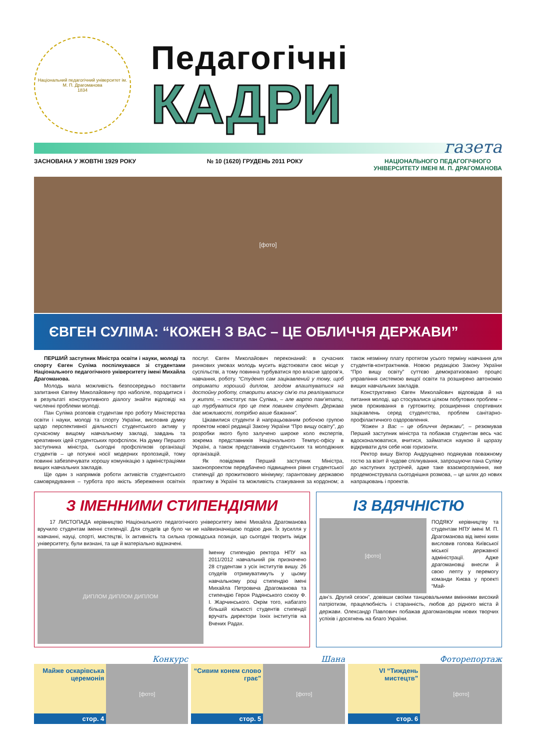Національний педагогічний університет ім. М. П. Драгоманова
1834
Педагогічні
КАДРИ
газета
ЗАСНОВАНА У ЖОВТНІ 1929 РОКУ № 10 (1620) ГРУДЕНЬ 2011 РОКУ НАЦІОНАЛЬНОГО ПЕДАГОГІЧНОГО
УНІВЕРСИТЕТУ ІМЕНІ М. П. ДРАГОМАНОВА
[фото]
ЄВГЕН СУЛІМА: “КОЖЕН З ВАС – ЦЕ ОБЛИЧЧЯ ДЕРЖАВИ”
ПЕРШИЙ заступник Міністра освіти і науки, молоді та спорту Євген Суліма поспілкувався зі студентами Національного педагогічного університету імені Михайла Драгоманова.
Молодь мала можливість безпосередньо поставити запитання Євгену Миколайовичу про наболіле, порадитися і в результаті конструктивного діалогу знайти відповіді на численні проблеми молоді.
Пан Суліма розповів студентам про роботу Міністерства освіти і науки, молоді та спорту України, висловив думку щодо перспективної діяльності студентського активу у сучасному вищому навчальному закладі, завдань та креативних ідей студентських профспілок. На думку Першого заступника міністра, сьогодні профспілкові організації студентів – це потужні носії модерних пропозицій, тому повинні забезпечувати хорошу комунікацію з адміністраціями вищих навчальних закладів.
Ще один з напрямків роботи активістів студентського самоврядування – турбота про якість збереження освітніх послуг. Євген Миколайович переконаний: в сучасних ринкових умовах молодь мусить відстоювати своє місце у суспільстві, а тому повинна турбуватися про власне здоров’я, навчання, роботу. “Студент сам зацікавлений у тому, щоб отримати хороший диплом, згодом влаштуватися на достойну роботу, створити власну сім’ю та реалізуватися у житті, – констатує пан Суліма, – але варто пам’ятати, що турбуватися про це теж повинен студент. Держава дає можливості, потрібно ваше бажання”.
Цікавилися студенти й напрацьованим робочою групою проектом нової редакції Закону України “Про вищу освіту”, до розробки якого було залучено широке коло експертів, зокрема представників Національного Темпус-офісу в Україні, а також представників студентських та молодіжних організацій.
Як повідомив Перший заступник Міністра, законопроектом передбачено підвищення рівня студентської стипендії до прожиткового мінімуму; гарантовану державою практику в Україні та можливість стажування за кордоном; а також незмінну плату протягом усього терміну навчання для студентів-контрактників. Новою редакцією Закону України “Про вищу освіту” суттєво демократизовано процес управління системою вищої освіти та розширено автономію вищих навчальних закладів.
Конструктивно Євген Миколайович відповідав й на питання молоді, що стосувалися цілком побутових проблем – умов проживання в гуртожитку, розширення спортивних зацікавлень серед студентства, проблем санітарно-профілактичного оздоровлення.
“Кожен з Вас – це обличчя держави”, – резюмував Перший заступник міністра та побажав студентам весь час вдосконалюватися, вчитися, займатися наукою й щоразу відкривати для себе нові горизонти.
Ректор вишу Віктор Андрущенко подякував поважному гостю за візит й чудове спілкування, запрошуючи пана Суліму до наступних зустрічей, адже таке взаєморозуміння, яке продемонструвала сьогоднішня розмова, – це шлях до нових напрацювань і проектів.
З ІМЕННИМИ СТИПЕНДІЯМИ
17 ЛИСТОПАДА керівництво Національного педагогічного університету імені Михайла Драгоманова вручило студентам іменні стипендії. Для спудеїв це було чи не найвизначнішою подією дня. Їх зусилля у навчанні, науці, спорті, мистецтві, їх активність та сильна громадська позиція, що сьогодні творить імідж університету, були визнані, та ще й матеріально відзначені.
ДИПЛОМ ДИПЛОМ ДИПЛОМ
Іменну стипендію ректора НПУ на 2011/2012 навчальний рік призначено 28 студентам з усіх інститутів вишу. 26 спудеїв отримуватимуть у цьому навчальному році стипендію імені Михайла Петровича Драгоманова та стипендію Героя Радянського союзу Ф. І. Жарчинського. Окрім того, набагато більшій кількості студентів стипендії вручать директори їхніх інститутів на Вчених Радах.
ІЗ ВДЯЧНІСТЮ
[фото]
ПОДЯКУ керівництву та студентам НПУ імені М. П. Драгоманова від імені киян висловив голова Київської міської державної адміністрації. Адже драгомановці внесли й свою лепту у перемогу команди Києва у проекті “Май-
дан’s. Другий сезон”, довівши своїми танцювальними вміннями високий патріотизм, працелюбність і старанність, любов до рідного міста й держави. Олександр Павлович побажав драгомановцям нових творчих успіхів і досягнень на благо України.
Конкурс
Майже оскарівська церемонія
стор. 4
[фото]
Шана
“Сивим конем слово грає”
стор. 5
[фото]
Фоторепортаж
VI “Тиждень мистецтв”
стор. 6
[фото]